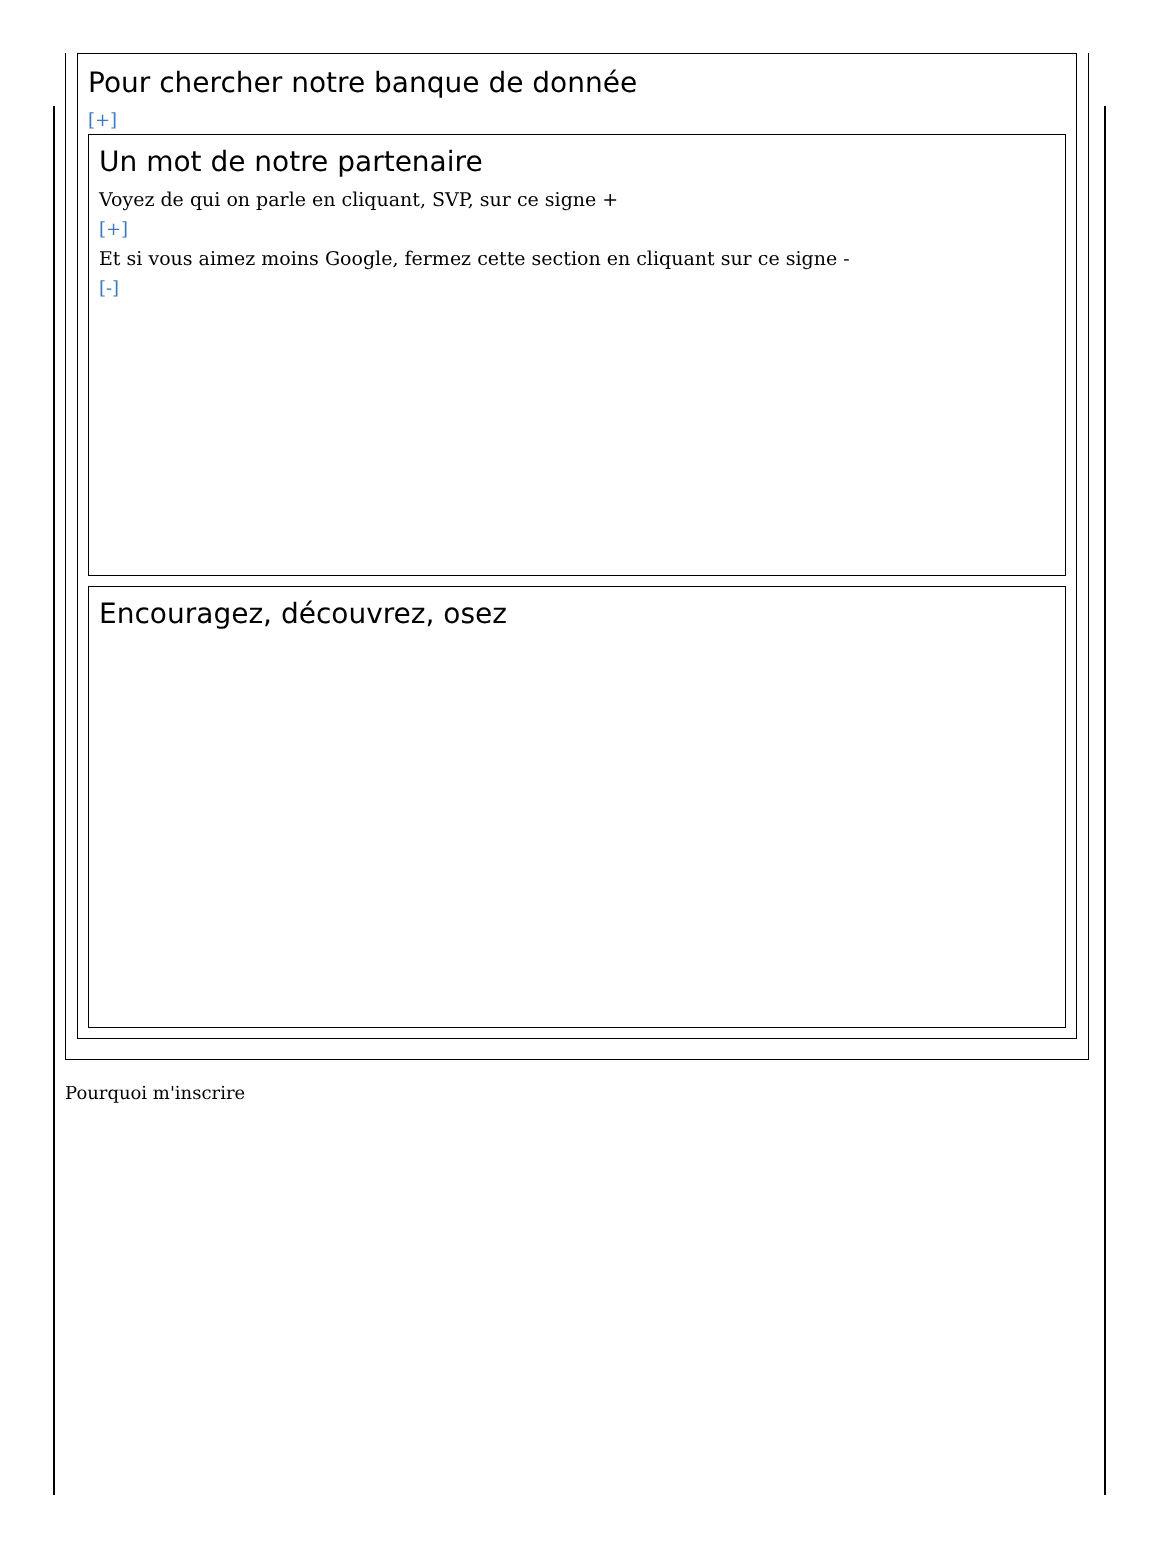Pour chercher notre banque de donnée
[+]
Un mot de notre partenaire
Voyez de qui on parle en cliquant, SVP, sur ce signe +
[+]
Et si vous aimez moins Google, fermez cette section en cliquant sur ce signe -
[-]
Encouragez, découvrez, osez
Pourquoi m'inscrire